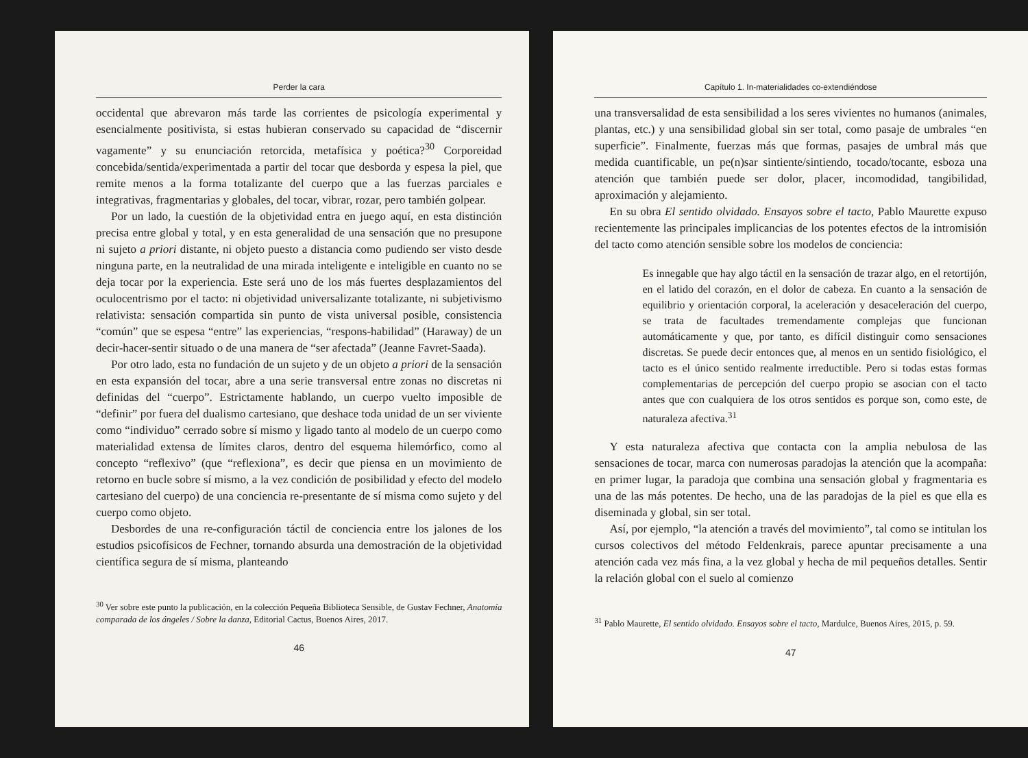Perder la cara
occidental que abrevaron más tarde las corrientes de psicología experimental y esencialmente positivista, si estas hubieran conservado su capacidad de “discernir vagamente” y su enunciación retorcida, metafísica y poética?<sup>30</sup> Corporeidad concebida/sentida/experimentada a partir del tocar que desborda y espesa la piel, que remite menos a la forma totalizante del cuerpo que a las fuerzas parciales e integrativas, fragmentarias y globales, del tocar, vibrar, rozar, pero también golpear.
Por un lado, la cuestión de la objetividad entra en juego aquí, en esta distinción precisa entre global y total, y en esta generalidad de una sensación que no presupone ni sujeto a priori distante, ni objeto puesto a distancia como pudiendo ser visto desde ninguna parte, en la neutralidad de una mirada inteligente e inteligible en cuanto no se deja tocar por la experiencia. Este será uno de los más fuertes desplazamientos del oculocentrismo por el tacto: ni objetividad universalizante totalizante, ni subjetivismo relativista: sensación compartida sin punto de vista universal posible, consistencia “común” que se espesa “entre” las experiencias, “respons-habilidad” (Haraway) de un decir-hacer-sentir situado o de una manera de “ser afectada” (Jeanne Favret-Saada).
Por otro lado, esta no fundación de un sujeto y de un objeto a priori de la sensación en esta expansión del tocar, abre a una serie transversal entre zonas no discretas ni definidas del “cuerpo”. Estrictamente hablando, un cuerpo vuelto imposible de “definir” por fuera del dualismo cartesiano, que deshace toda unidad de un ser viviente como “individuo” cerrado sobre sí mismo y ligado tanto al modelo de un cuerpo como materialidad extensa de límites claros, dentro del esquema hilemórfico, como al concepto “reflexivo” (que “reflexiona”, es decir que piensa en un movimiento de retorno en bucle sobre sí mismo, a la vez condición de posibilidad y efecto del modelo cartesiano del cuerpo) de una conciencia re-presentante de sí misma como sujeto y del cuerpo como objeto.
Desbordes de una re-configuración táctil de conciencia entre los jalones de los estudios psicofísicos de Fechner, tornando absurda una demostración de la objetividad científica segura de sí misma, planteando
<sup>30</sup> Ver sobre este punto la publicación, en la colección Pequeña Biblioteca Sensible, de Gustav Fechner, Anatomía comparada de los ángeles / Sobre la danza, Editorial Cactus, Buenos Aires, 2017.
46
Capítulo 1. In-materialidades co-extendiéndose
una transversalidad de esta sensibilidad a los seres vivientes no humanos (animales, plantas, etc.) y una sensibilidad global sin ser total, como pasaje de umbrales “en superficie”. Finalmente, fuerzas más que formas, pasajes de umbral más que medida cuantificable, un pe(n)sar sintiente/sintiendo, tocado/tocante, esboza una atención que también puede ser dolor, placer, incomodidad, tangibilidad, aproximación y alejamiento.
En su obra El sentido olvidado. Ensayos sobre el tacto, Pablo Maurette expuso recientemente las principales implicancias de los potentes efectos de la intromisión del tacto como atención sensible sobre los modelos de conciencia:
Es innegable que hay algo táctil en la sensación de trazar algo, en el retortijón, en el latido del corazón, en el dolor de cabeza. En cuanto a la sensación de equilibrio y orientación corporal, la aceleración y desaceleración del cuerpo, se trata de facultades tremendamente complejas que funcionan automáticamente y que, por tanto, es difícil distinguir como sensaciones discretas. Se puede decir entonces que, al menos en un sentido fisiológico, el tacto es el único sentido realmente irreductible. Pero si todas estas formas complementarias de percepción del cuerpo propio se asocian con el tacto antes que con cualquiera de los otros sentidos es porque son, como este, de naturaleza afectiva.<sup>31</sup>
Y esta naturaleza afectiva que contacta con la amplia nebulosa de las sensaciones de tocar, marca con numerosas paradojas la atención que la acompaña: en primer lugar, la paradoja que combina una sensación global y fragmentaria es una de las más potentes. De hecho, una de las paradojas de la piel es que ella es diseminada y global, sin ser total.
Así, por ejemplo, “la atención a través del movimiento”, tal como se intitulan los cursos colectivos del método Feldenkrais, parece apuntar precisamente a una atención cada vez más fina, a la vez global y hecha de mil pequeños detalles. Sentir la relación global con el suelo al comienzo
<sup>31</sup> Pablo Maurette, El sentido olvidado. Ensayos sobre el tacto, Mardulce, Buenos Aires, 2015, p. 59.
47